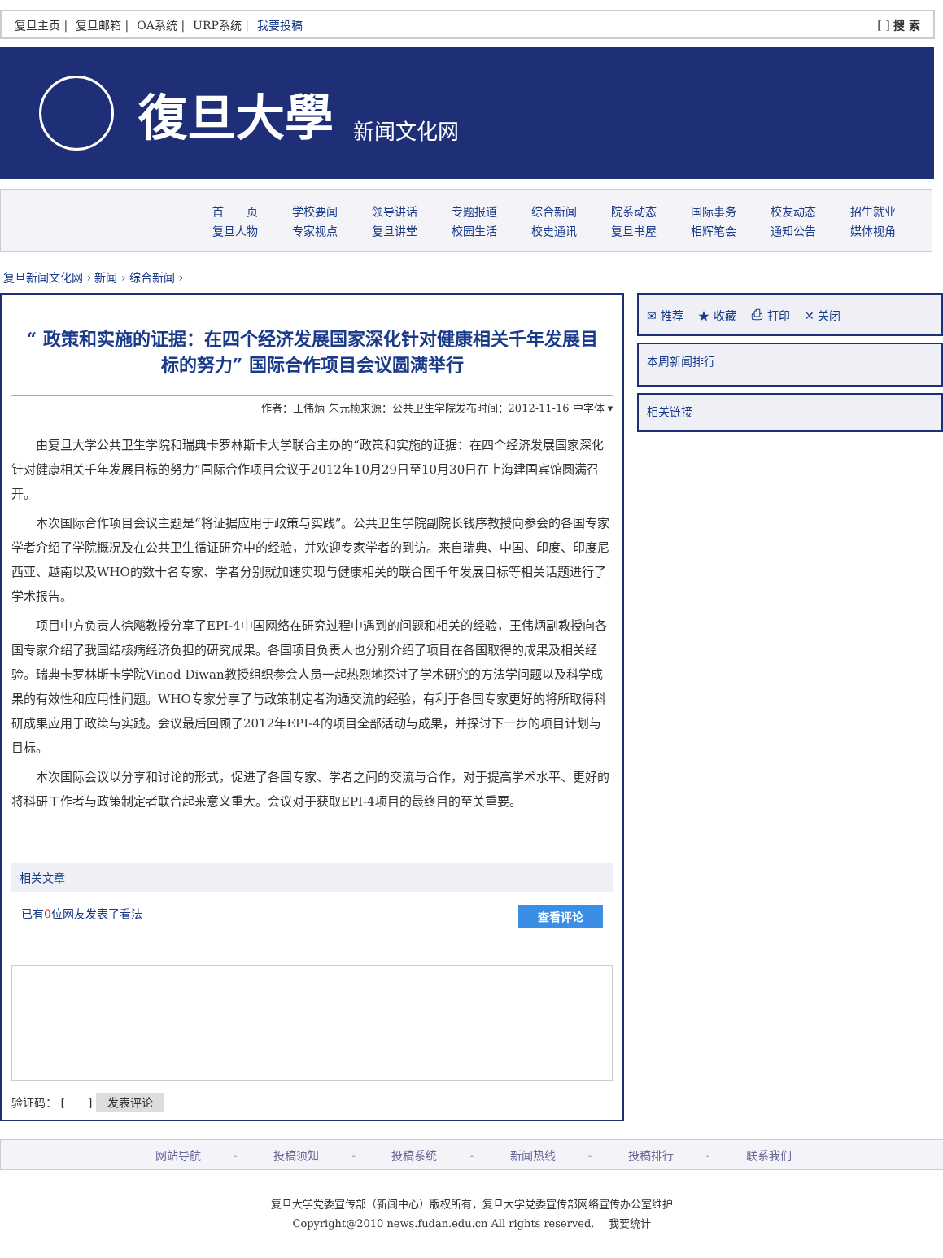复旦主页 | 复旦邮箱 | OA系统 | URP系统 | 我要投稿
[ ] 搜 索
復旦大學 新闻文化网
首　　页 学校要闻 领导讲话 专题报道 综合新闻 院系动态 国际事务 校友动态 招生就业
复旦人物 专家视点 复旦讲堂 校园生活 校史通讯 复旦书屋 相辉笔会 通知公告 媒体视角
复旦新闻文化网 › 新闻 › 综合新闻 ›
“ 政策和实施的证据：在四个经济发展国家深化针对健康相关千年发展目标的努力” 国际合作项目会议圆满举行
作者：王伟炳 朱元桢来源：公共卫生学院发布时间：2012-11-16 中字体 ▾
由复旦大学公共卫生学院和瑞典卡罗林斯卡大学联合主办的“政策和实施的证据：在四个经济发展国家深化针对健康相关千年发展目标的努力”国际合作项目会议于2012年10月29日至10月30日在上海建国宾馆圆满召开。
本次国际合作项目会议主题是“将证据应用于政策与实践”。公共卫生学院副院长钱序教授向参会的各国专家学者介绍了学院概况及在公共卫生循证研究中的经验，并欢迎专家学者的到访。来自瑞典、中国、印度、印度尼西亚、越南以及WHO的数十名专家、学者分别就加速实现与健康相关的联合国千年发展目标等相关话题进行了学术报告。
项目中方负责人徐飚教授分享了EPI-4中国网络在研究过程中遇到的问题和相关的经验，王伟炳副教授向各国专家介绍了我国结核病经济负担的研究成果。各国项目负责人也分别介绍了项目在各国取得的成果及相关经验。瑞典卡罗林斯卡学院Vinod Diwan教授组织参会人员一起热烈地探讨了学术研究的方法学问题以及科学成果的有效性和应用性问题。WHO专家分享了与政策制定者沟通交流的经验，有利于各国专家更好的将所取得科研成果应用于政策与实践。会议最后回顾了2012年EPI-4的项目全部活动与成果，并探讨下一步的项目计划与目标。
本次国际会议以分享和讨论的形式，促进了各国专家、学者之间的交流与合作，对于提高学术水平、更好的将科研工作者与政策制定者联合起来意义重大。会议对于获取EPI-4项目的最终目的至关重要。
相关文章
已有0位网友发表了看法 查看评论
验证码： [　　] 发表评论
✉ 推荐 　★ 收藏 　⎙ 打印 　✕ 关闭
本周新闻排行
相关链接
网站导航 - 投稿须知 - 投稿系统 - 新闻热线 - 投稿排行 - 联系我们
复旦大学党委宣传部（新闻中心）版权所有，复旦大学党委宣传部网络宣传办公室维护
Copyright@2010 news.fudan.edu.cn All rights reserved. 　我要统计